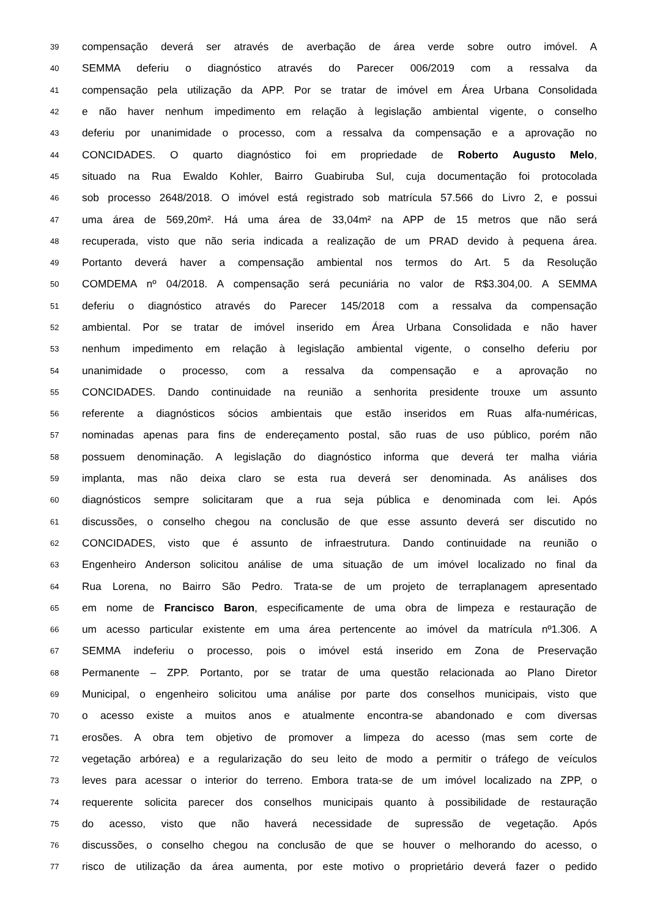39
compensação deverá ser através de averbação de área verde sobre outro imóvel. A
40
SEMMA deferiu o diagnóstico através do Parecer 006/2019 com a ressalva da
41
compensação pela utilização da APP. Por se tratar de imóvel em Área Urbana Consolidada
42
e não haver nenhum impedimento em relação à legislação ambiental vigente, o conselho
43
deferiu por unanimidade o processo, com a ressalva da compensação e a aprovação no
44
CONCIDADES. O quarto diagnóstico foi em propriedade de Roberto Augusto Melo,
45
situado na Rua Ewaldo Kohler, Bairro Guabiruba Sul, cuja documentação foi protocolada
46
sob processo 2648/2018. O imóvel está registrado sob matrícula 57.566 do Livro 2, e possui
47
uma área de 569,20m². Há uma área de 33,04m² na APP de 15 metros que não será
48
recuperada, visto que não seria indicada a realização de um PRAD devido à pequena área.
49
Portanto deverá haver a compensação ambiental nos termos do Art. 5 da Resolução
50
COMDEMA nº 04/2018. A compensação será pecuniária no valor de R$3.304,00. A SEMMA
51
deferiu o diagnóstico através do Parecer 145/2018 com a ressalva da compensação
52
ambiental. Por se tratar de imóvel inserido em Área Urbana Consolidada e não haver
53
nenhum impedimento em relação à legislação ambiental vigente, o conselho deferiu por
54
unanimidade o processo, com a ressalva da compensação e a aprovação no
55
CONCIDADES. Dando continuidade na reunião a senhorita presidente trouxe um assunto
56
referente a diagnósticos sócios ambientais que estão inseridos em Ruas alfa-numéricas,
57
nominadas apenas para fins de endereçamento postal, são ruas de uso público, porém não
58
possuem denominação. A legislação do diagnóstico informa que deverá ter malha viária
59
implanta, mas não deixa claro se esta rua deverá ser denominada. As análises dos
60
diagnósticos sempre solicitaram que a rua seja pública e denominada com lei. Após
61
discussões, o conselho chegou na conclusão de que esse assunto deverá ser discutido no
62
CONCIDADES, visto que é assunto de infraestrutura. Dando continuidade na reunião o
63
Engenheiro Anderson solicitou análise de uma situação de um imóvel localizado no final da
64
Rua Lorena, no Bairro São Pedro. Trata-se de um projeto de terraplanagem apresentado
65
em nome de Francisco Baron, especificamente de uma obra de limpeza e restauração de
66
um acesso particular existente em uma área pertencente ao imóvel da matrícula nº1.306. A
67
SEMMA indeferiu o processo, pois o imóvel está inserido em Zona de Preservação
68
Permanente – ZPP. Portanto, por se tratar de uma questão relacionada ao Plano Diretor
69
Municipal, o engenheiro solicitou uma análise por parte dos conselhos municipais, visto que
70
o acesso existe a muitos anos e atualmente encontra-se abandonado e com diversas
71
erosões. A obra tem objetivo de promover a limpeza do acesso (mas sem corte de
72
vegetação arbórea) e a regularização do seu leito de modo a permitir o tráfego de veículos
73
leves para acessar o interior do terreno. Embora trata-se de um imóvel localizado na ZPP, o
74
requerente solicita parecer dos conselhos municipais quanto à possibilidade de restauração
75
do acesso, visto que não haverá necessidade de supressão de vegetação. Após
76
discussões, o conselho chegou na conclusão de que se houver o melhorando do acesso, o
77
risco de utilização da área aumenta, por este motivo o proprietário deverá fazer o pedido